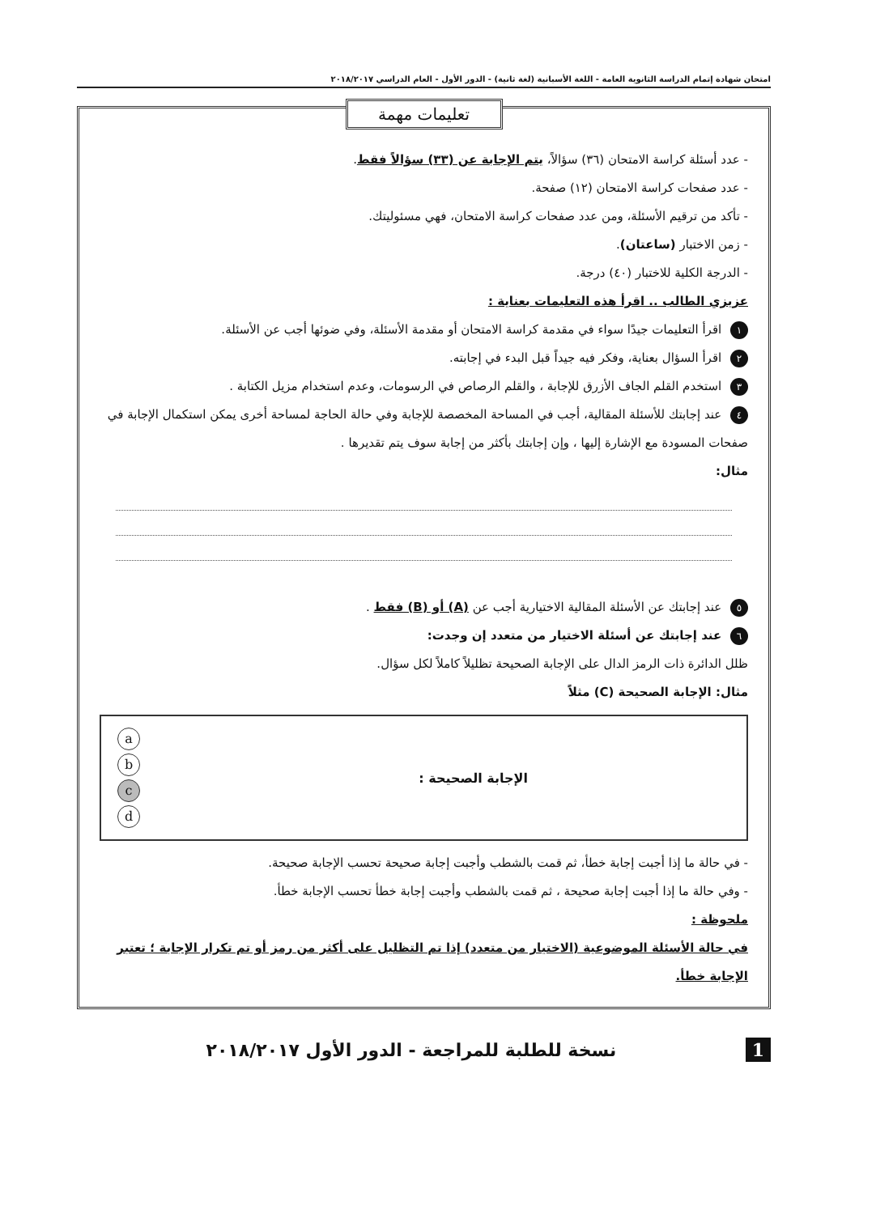امتحان شهادة إتمام الدراسة الثانوية العامة - اللغة الأسبانية (لغة ثانية) - الدور الأول - العام الدراسي ٢٠١٨/٢٠١٧
تعليمات مهمة
- عدد أسئلة كراسة الامتحان (٣٦) سؤالاً، يتم الإجابة عن (٣٣) سؤالاً فقط.
- عدد صفحات كراسة الامتحان (١٢) صفحة.
- تأكد من ترقيم الأسئلة، ومن عدد صفحات كراسة الامتحان، فهي مسئوليتك.
- زمن الاختبار (ساعتان).
- الدرجة الكلية للاختبار (٤٠) درجة.
عزيزي الطالب .. اقرأ هذه التعليمات بعناية :
١ اقرأ التعليمات جيدًا سواء في مقدمة كراسة الامتحان أو مقدمة الأسئلة، وفي ضوئها أجب عن الأسئلة.
٢ اقرأ السؤال بعناية، وفكر فيه جيداً قبل البدء في إجابته.
٣ استخدم القلم الجاف الأزرق للإجابة ، والقلم الرصاص في الرسومات، وعدم استخدام مزيل الكتابة .
٤ عند إجابتك للأسئلة المقالية، أجب في المساحة المخصصة للإجابة وفي حالة الحاجة لمساحة أخرى يمكن استكمال الإجابة في صفحات المسودة مع الإشارة إليها ، وإن إجابتك بأكثر من إجابة سوف يتم تقديرها .
مثال:
٥ عند إجابتك عن الأسئلة المقالية الاختيارية أجب عن (A) أو (B) فقط .
٦ عند إجابتك عن أسئلة الاختيار من متعدد إن وجدت:
ظلل الدائرة ذات الرمز الدال على الإجابة الصحيحة تظليلاً كاملاً لكل سؤال.
مثال: الإجابة الصحيحة (C) مثلاً
الإجابة الصحيحة :
abcd
- في حالة ما إذا أجبت إجابة خطأ، ثم قمت بالشطب وأجبت إجابة صحيحة تحسب الإجابة صحيحة.
- وفي حالة ما إذا أجبت إجابة صحيحة ، ثم قمت بالشطب وأجبت إجابة خطأ تحسب الإجابة خطأ.
ملحوظة :
في حالة الأسئلة الموضوعية (الاختيار من متعدد) إذا تم التظليل على أكثر من رمز أو تم تكرار الإجابة ؛ تعتبر الإجابة خطأ.
1 نسخة للطلبة للمراجعة - الدور الأول ٢٠١٨/٢٠١٧